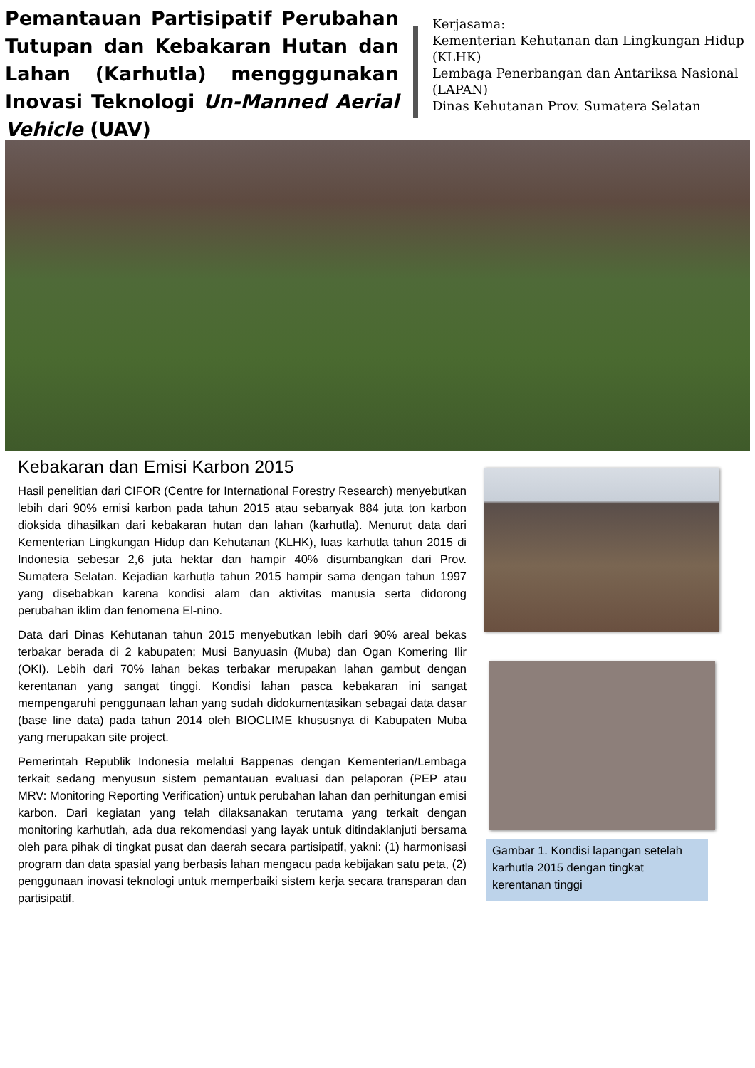Pemantauan Partisipatif Perubahan Tutupan dan Kebakaran Hutan dan Lahan (Karhutla) mengggunakan Inovasi Teknologi Un-Manned Aerial Vehicle (UAV)
Kerjasama:
Kementerian Kehutanan dan Lingkungan Hidup (KLHK)
Lembaga Penerbangan dan Antariksa Nasional (LAPAN)
Dinas Kehutanan Prov. Sumatera Selatan
Kebakaran dan Emisi Karbon 2015
Hasil penelitian dari CIFOR (Centre for International Forestry Research) menyebutkan lebih dari 90% emisi karbon pada tahun 2015 atau sebanyak 884 juta ton karbon dioksida dihasilkan dari kebakaran hutan dan lahan (karhutla). Menurut data dari Kementerian Lingkungan Hidup dan Kehutanan (KLHK), luas karhutla tahun 2015 di Indonesia sebesar 2,6 juta hektar dan hampir 40% disumbangkan dari Prov. Sumatera Selatan. Kejadian karhutla tahun 2015 hampir sama dengan tahun 1997 yang disebabkan karena kondisi alam dan aktivitas manusia serta didorong perubahan iklim dan fenomena El-nino.
Data dari Dinas Kehutanan tahun 2015 menyebutkan lebih dari 90% areal bekas terbakar berada di 2 kabupaten; Musi Banyuasin (Muba) dan Ogan Komering Ilir (OKI). Lebih dari 70% lahan bekas terbakar merupakan lahan gambut dengan kerentanan yang sangat tinggi. Kondisi lahan pasca kebakaran ini sangat mempengaruhi penggunaan lahan yang sudah didokumentasikan sebagai data dasar (base line data) pada tahun 2014 oleh BIOCLIME khususnya di Kabupaten Muba yang merupakan site project.
Pemerintah Republik Indonesia melalui Bappenas dengan Kementerian/Lembaga terkait sedang menyusun sistem pemantauan evaluasi dan pelaporan (PEP atau MRV: Monitoring Reporting Verification) untuk perubahan lahan dan perhitungan emisi karbon. Dari kegiatan yang telah dilaksanakan terutama yang terkait dengan monitoring karhutlah, ada dua rekomendasi yang layak untuk ditindaklanjuti bersama oleh para pihak di tingkat pusat dan daerah secara partisipatif, yakni: (1) harmonisasi program dan data spasial yang berbasis lahan mengacu pada kebijakan satu peta, (2) penggunaan inovasi teknologi untuk memperbaiki sistem kerja secara transparan dan partisipatif.
Gambar 1. Kondisi lapangan setelah karhutla 2015 dengan tingkat kerentanan tinggi